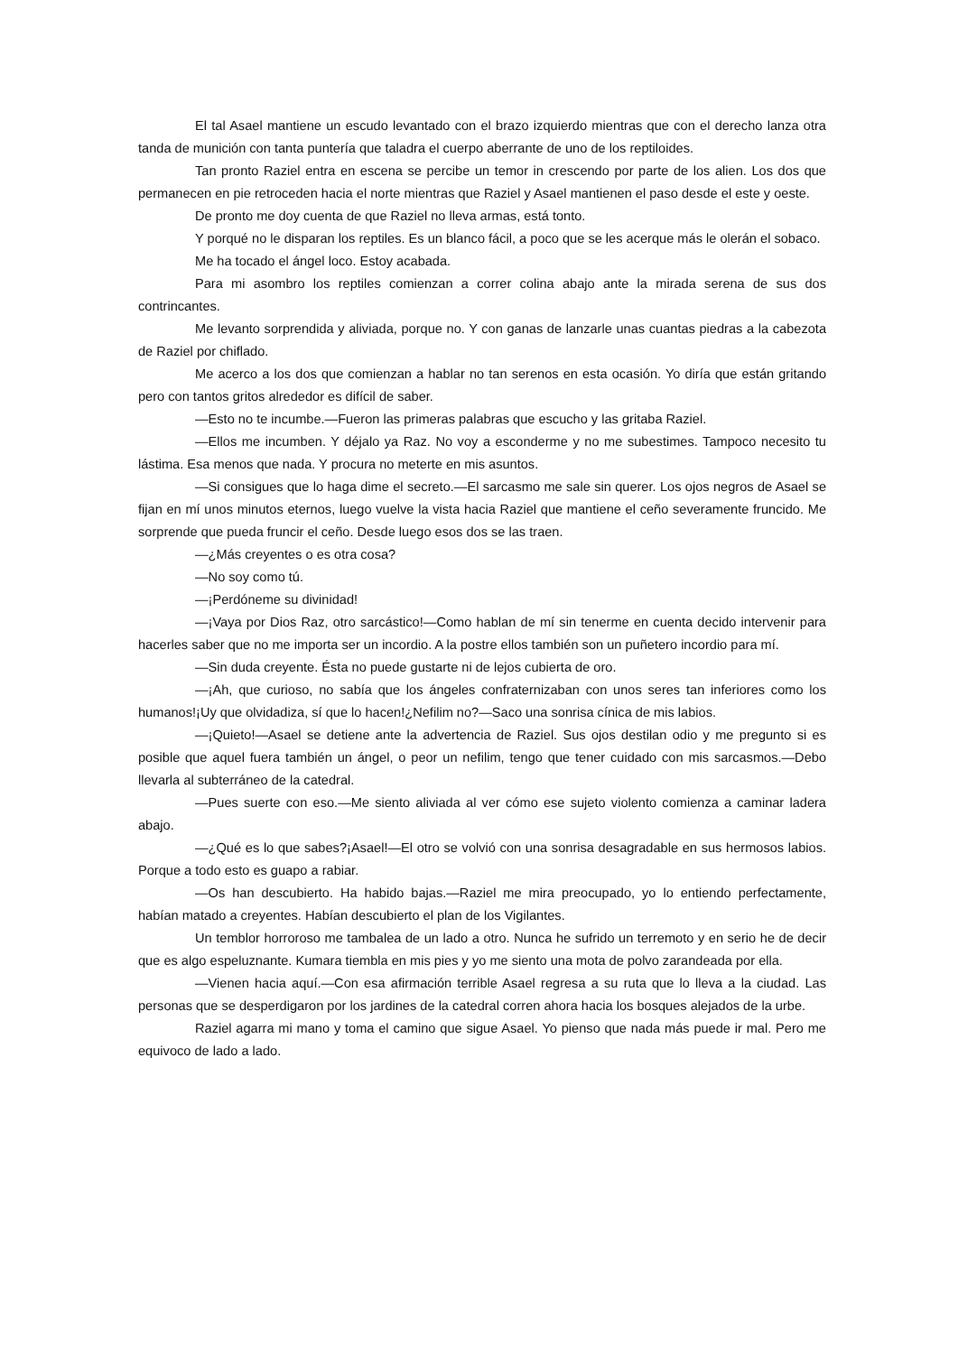El tal Asael mantiene un escudo levantado con el brazo izquierdo mientras que con el derecho lanza otra tanda de munición con tanta puntería que taladra el cuerpo aberrante de uno de los reptiloides.
Tan pronto Raziel entra en escena se percibe un temor in crescendo por parte de los alien. Los dos que permanecen en pie retroceden hacia el norte mientras que Raziel y Asael mantienen el paso desde el este y oeste.
De pronto me doy cuenta de que Raziel no lleva armas, está tonto.
Y porqué no le disparan los reptiles. Es un blanco fácil, a poco que se les acerque más le olerán el sobaco.
Me ha tocado el ángel loco. Estoy acabada.
Para mi asombro los reptiles comienzan a correr colina abajo ante la mirada serena de sus dos contrincantes.
Me levanto sorprendida y aliviada, porque no. Y con ganas de lanzarle unas cuantas piedras a la cabezota de Raziel por chiflado.
Me acerco a los dos que comienzan a hablar no tan serenos en esta ocasión. Yo diría que están gritando pero con tantos gritos alrededor es difícil de saber.
—Esto no te incumbe.—Fueron las primeras palabras que escucho y las gritaba Raziel.
—Ellos me incumben. Y déjalo ya Raz. No voy a esconderme y no me subestimes. Tampoco necesito tu lástima. Esa menos que nada. Y procura no meterte en mis asuntos.
—Si consigues que lo haga dime el secreto.—El sarcasmo me sale sin querer. Los ojos negros de Asael se fijan en mí unos minutos eternos, luego vuelve la vista hacia Raziel que mantiene el ceño severamente fruncido. Me sorprende que pueda fruncir el ceño. Desde luego esos dos se las traen.
—¿Más creyentes o es otra cosa?
—No soy como tú.
—¡Perdóneme su divinidad!
—¡Vaya por Dios Raz, otro sarcástico!—Como hablan de mí sin tenerme en cuenta decido intervenir para hacerles saber que no me importa ser un incordio. A la postre ellos también son un puñetero incordio para mí.
—Sin duda creyente. Ésta no puede gustarte ni de lejos cubierta de oro.
—¡Ah, que curioso, no sabía que los ángeles confraternizaban con unos seres tan inferiores como los humanos!¡Uy que olvidadiza, sí que lo hacen!¿Nefilim no?—Saco una sonrisa cínica de mis labios.
—¡Quieto!—Asael se detiene ante la advertencia de Raziel. Sus ojos destilan odio y me pregunto si es posible que aquel fuera también un ángel, o peor un nefilim, tengo que tener cuidado con mis sarcasmos.—Debo llevarla al subterráneo de la catedral.
—Pues suerte con eso.—Me siento aliviada al ver cómo ese sujeto violento comienza a caminar ladera abajo.
—¿Qué es lo que sabes?¡Asael!—El otro se volvió con una sonrisa desagradable en sus hermosos labios. Porque a todo esto es guapo a rabiar.
—Os han descubierto. Ha habido bajas.—Raziel me mira preocupado, yo lo entiendo perfectamente, habían matado a creyentes. Habían descubierto el plan de los Vigilantes.
Un temblor horroroso me tambalea de un lado a otro. Nunca he sufrido un terremoto y en serio he de decir que es algo espeluznante. Kumara tiembla en mis pies y yo me siento una mota de polvo zarandeada por ella.
—Vienen hacia aquí.—Con esa afirmación terrible Asael regresa a su ruta que lo lleva a la ciudad. Las personas que se desperdigaron por los jardines de la catedral corren ahora hacia los bosques alejados de la urbe.
Raziel agarra mi mano y toma el camino que sigue Asael. Yo pienso que nada más puede ir mal. Pero me equivoco de lado a lado.